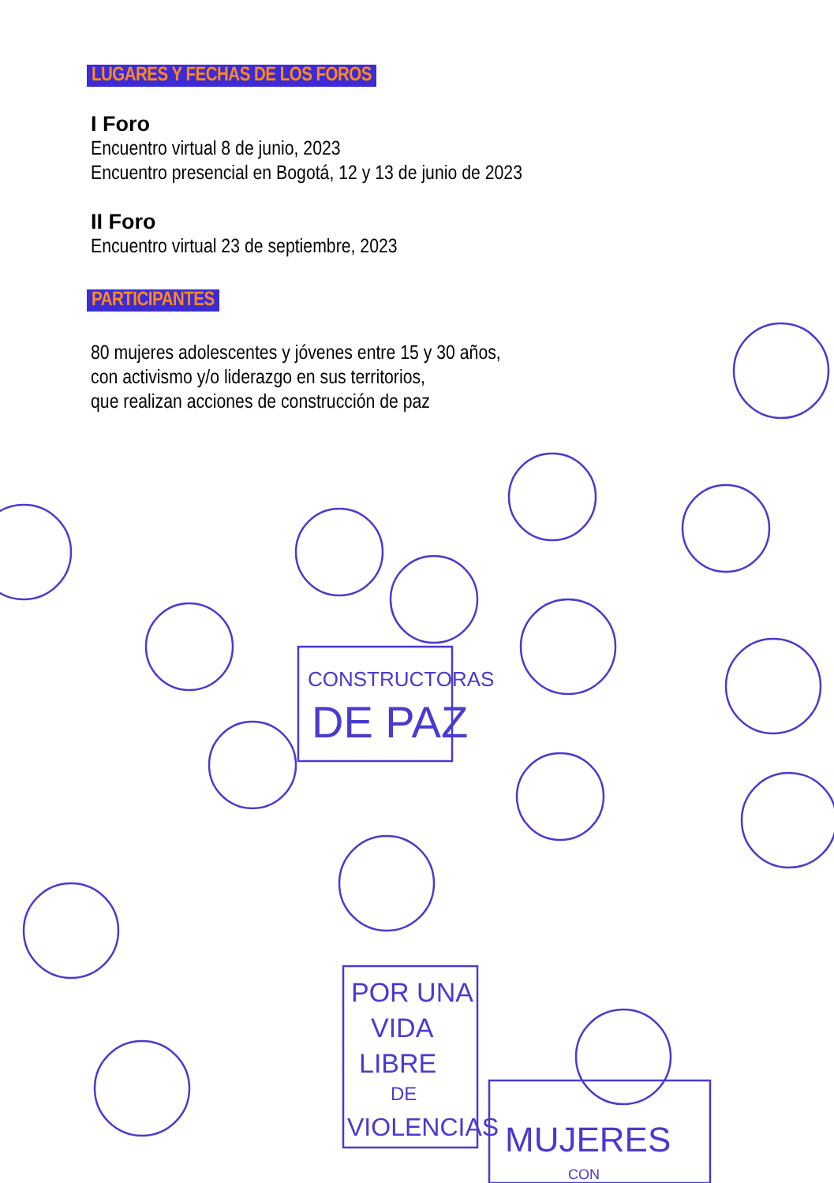LUGARES Y FECHAS DE LOS FOROS
I Foro
Encuentro virtual 8 de junio, 2023
Encuentro presencial en Bogotá, 12 y 13 de junio de 2023
II Foro
Encuentro virtual 23 de septiembre, 2023
PARTICIPANTES
80 mujeres adolescentes y jóvenes entre 15 y 30 años,
con activismo y/o liderazgo en sus territorios,
que realizan acciones de construcción de paz
CONSTRUCTORAS
DE PAZ
POR UNA
VIDA
LIBRE
DE
VIOLENCIAS
MUJERES
CON